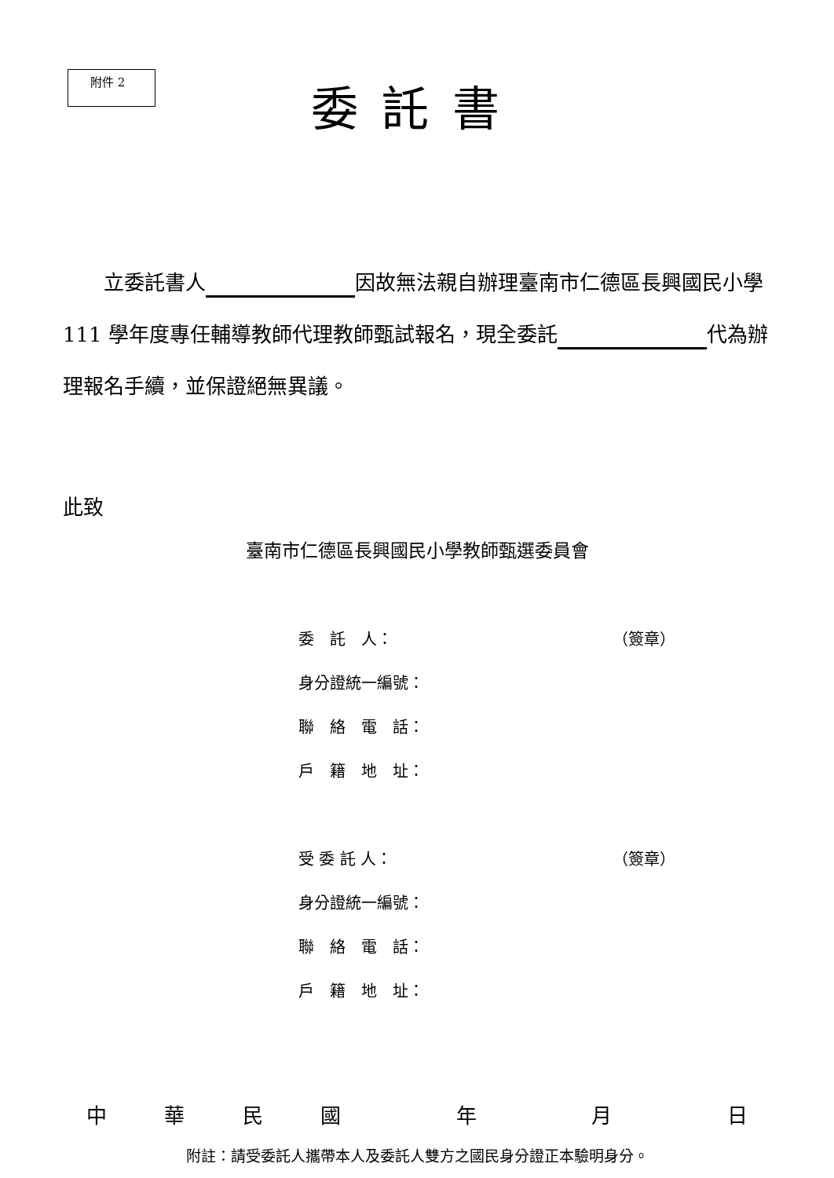附件 2
委託書
　　立委託書人 因故無法親自辦理臺南市仁德區長興國民小學 111 學年度專任輔導教師代理教師甄試報名，現全委託 代為辦理報名手續，並保證絕無異議。
此致
臺南市仁德區長興國民小學教師甄選委員會
委　託　人： （簽章）
身分證統一編號：
聯　絡　電　話：
戶　籍　地　址：
受 委 託 人： （簽章）
身分證統一編號：
聯　絡　電　話：
戶　籍　地　址：
中華民國 年 月 日
附註：請受委託人攜帶本人及委託人雙方之國民身分證正本驗明身分。